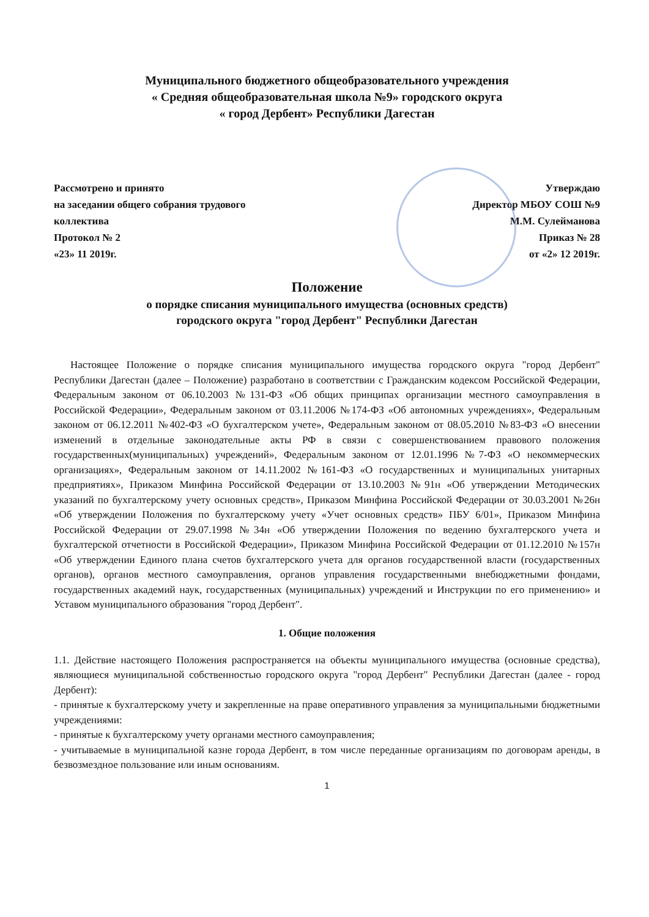Муниципального бюджетного общеобразовательного учреждения
« Средняя общеобразовательная школа №9» городского округа
« город Дербент» Республики Дагестан
Рассмотрено и принято
на заседании общего собрания трудового
коллектива
Протокол № 2
«23» 11 2019г.
Утверждаю
Директор МБОУ СОШ №9
М.М. Сулейманова
Приказ № 28
от «2» 12 2019г.
Положение
о порядке списания муниципального имущества (основных средств)
городского округа "город Дербент" Республики Дагестан
Настоящее Положение о порядке списания муниципального имущества городского округа "город Дербент" Республики Дагестан (далее – Положение) разработано в соответствии с Гражданским кодексом Российской Федерации, Федеральным законом от 06.10.2003 №131-ФЗ «Об общих принципах организации местного самоуправления в Российской Федерации», Федеральным законом от 03.11.2006 №174-ФЗ «Об автономных учреждениях», Федеральным законом от 06.12.2011 №402-ФЗ «О бухгалтерском учете», Федеральным законом от 08.05.2010 №83-ФЗ «О внесении изменений в отдельные законодательные акты РФ в связи с совершенствованием правового положения государственных(муниципальных) учреждений», Федеральным законом от 12.01.1996 №7-ФЗ «О некоммерческих организациях», Федеральным законом от 14.11.2002 №161-ФЗ «О государственных и муниципальных унитарных предприятиях», Приказом Минфина Российской Федерации от 13.10.2003 №91н «Об утверждении Методических указаний по бухгалтерскому учету основных средств», Приказом Минфина Российской Федерации от 30.03.2001 №26н «Об утверждении Положения по бухгалтерскому учету «Учет основных средств» ПБУ 6/01», Приказом Минфина Российской Федерации от 29.07.1998 №34н «Об утверждении Положения по ведению бухгалтерского учета и бухгалтерской отчетности в Российской Федерации», Приказом Минфина Российской Федерации от 01.12.2010 №157н «Об утверждении Единого плана счетов бухгалтерского учета для органов государственной власти (государственных органов), органов местного самоуправления, органов управления государственными внебюджетными фондами, государственных академий наук, государственных (муниципальных) учреждений и Инструкции по его применению» и Уставом муниципального образования "город Дербент".
1. Общие положения
1.1. Действие настоящего Положения распространяется на объекты муниципального имущества (основные средства), являющиеся муниципальной собственностью городского округа "город Дербент" Республики Дагестан (далее - город Дербент):
- принятые к бухгалтерскому учету и закрепленные на праве оперативного управления за муниципальными бюджетными учреждениями:
- принятые к бухгалтерскому учету органами местного самоуправления;
- учитываемые в муниципальной казне города Дербент, в том числе переданные организациям по договорам аренды, в безвозмездное пользование или иным основаниям.
1